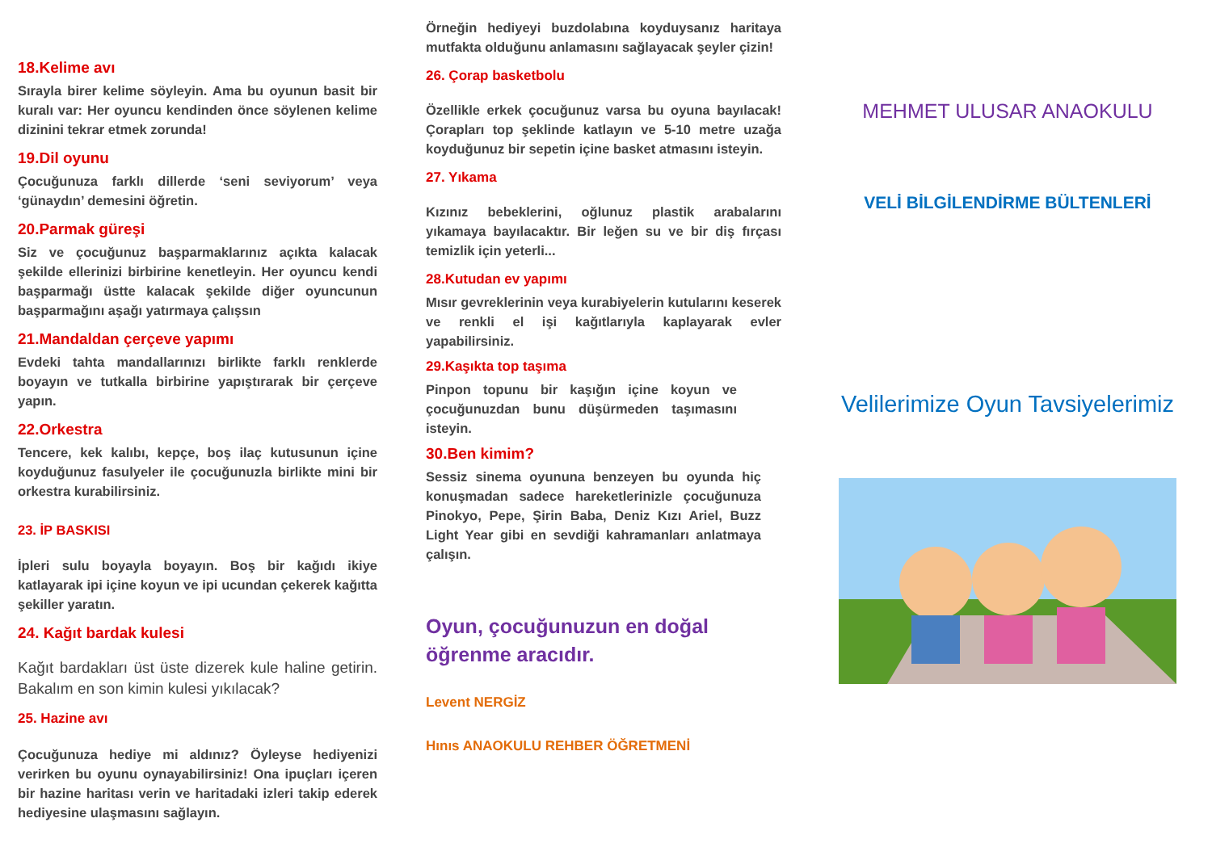18.Kelime avı
Sırayla birer kelime söyleyin. Ama bu oyunun basit bir kuralı var: Her oyuncu kendinden önce söylenen kelime dizinini tekrar etmek zorunda!
19.Dil oyunu
Çocuğunuza farklı dillerde ‘seni seviyorum’ veya ‘günaydın’ demesini öğretin.
20.Parmak güreşi
Siz ve çocuğunuz başparmaklarınız açıkta kalacak şekilde ellerinizi birbirine kenetleyin. Her oyuncu kendi başparmağı üstte kalacak şekilde diğer oyuncunun başparmağını aşağı yatırmaya çalışsın
21.Mandaldan çerçeve yapımı
Evdeki tahta mandallarınızı birlikte farklı renklerde boyayın ve tutkalla birbirine yapıştırarak bir çerçeve yapın.
22.Orkestra
Tencere, kek kalıbı, kepçe, boş ilaç kutusunun içine koyduğunuz fasulyeler ile çocuğunuzla birlikte mini bir orkestra kurabilirsiniz.
23. İP BASKISI
İpleri sulu boyayla boyayın. Boş bir kağıdı ikiye katlayarak ipi içine koyun ve ipi ucundan çekerek kağıtta şekiller yaratın.
24. Kağıt bardak kulesi
Kağıt bardakları üst üste dizerek kule haline getirin. Bakalım en son kimin kulesi yıkılacak?
25. Hazine avı
Çocuğunuza hediye mi aldınız? Öyleyse hediyenizi verirken bu oyunu oynayabilirsiniz! Ona ipuçları içeren bir hazine haritası verin ve haritadaki izleri takip ederek hediyesine ulaşmasını sağlayın.
Örneğin hediyeyi buzdolabına koyduysanız haritaya mutfakta olduğunu anlamasını sağlayacak şeyler çizin!
26. Çorap basketbolu
Özellikle erkek çocuğunuz varsa bu oyuna bayılacak! Çorapları top şeklinde katlayın ve 5-10 metre uzağa koyduğunuz bir sepetin içine basket atmasını isteyin.
27. Yıkama
Kızınız bebeklerini, oğlunuz plastik arabalarını yıkamaya bayılacaktır. Bir leğen su ve bir diş fırçası temizlik için yeterli...
28.Kutudan ev yapımı
Mısır gevreklerinin veya kurabiyelerin kutularını keserek ve renkli el işi kağıtlarıyla kaplayarak evler yapabilirsiniz.
29.Kaşıkta top taşıma
Pinpon topunu bir kaşığın içine koyun ve çocuğunuzdan bunu düşürmeden taşımasını isteyin.
30.Ben kimim?
Sessiz sinema oyununa benzeyen bu oyunda hiç konuşmadan sadece hareketlerinizle çocuğunuza Pinokyo, Pepe, Şirin Baba, Deniz Kızı Ariel, Buzz Light Year gibi en sevdiği kahramanları anlatmaya çalışın.
Oyun, çocuğunuzun en doğal
öğrenme aracıdır.
Levent NERGİZ
Hınıs ANAOKULU REHBER ÖĞRETMENİ
MEHMET ULUSAR ANAOKULU
VELİ BİLGİLENDİRME BÜLTENLERİ
Velilerimize Oyun Tavsiyelerimiz